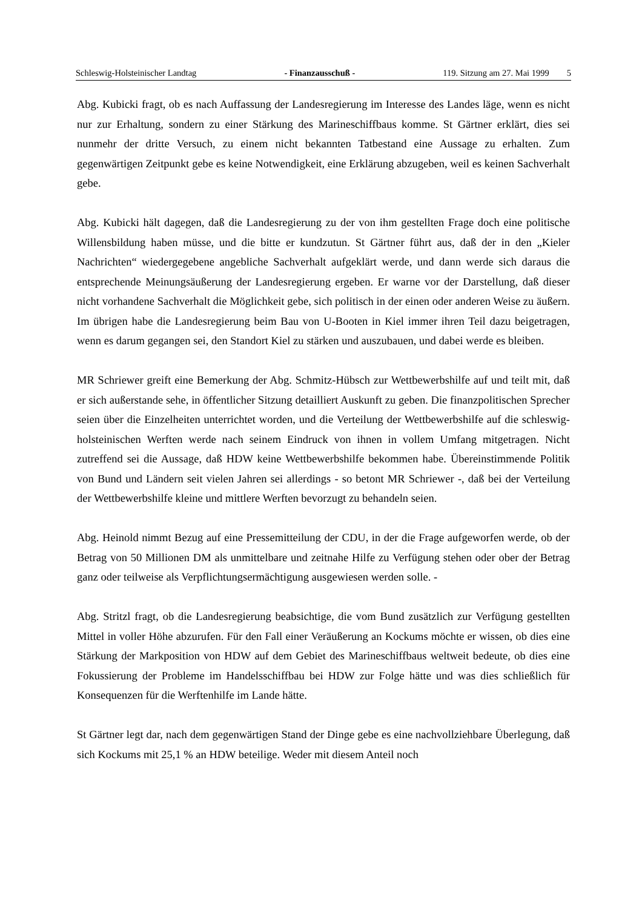Schleswig-Holsteinischer Landtag - Finanzausschuß - 119. Sitzung am 27. Mai 1999 5
Abg. Kubicki fragt, ob es nach Auffassung der Landesregierung im Interesse des Landes läge, wenn es nicht nur zur Erhaltung, sondern zu einer Stärkung des Marineschiffbaus komme. St Gärtner erklärt, dies sei nunmehr der dritte Versuch, zu einem nicht bekannten Tatbestand eine Aussage zu erhalten. Zum gegenwärtigen Zeitpunkt gebe es keine Notwendigkeit, eine Erklärung abzugeben, weil es keinen Sachverhalt gebe.
Abg. Kubicki hält dagegen, daß die Landesregierung zu der von ihm gestellten Frage doch eine politische Willensbildung haben müsse, und die bitte er kundzutun. St Gärtner führt aus, daß der in den „Kieler Nachrichten“ wiedergegebene angebliche Sachverhalt aufgeklärt werde, und dann werde sich daraus die entsprechende Meinungsäußerung der Landesregierung ergeben. Er warne vor der Darstellung, daß dieser nicht vorhandene Sachverhalt die Möglichkeit gebe, sich politisch in der einen oder anderen Weise zu äußern. Im übrigen habe die Landesregierung beim Bau von U-Booten in Kiel immer ihren Teil dazu beigetragen, wenn es darum gegangen sei, den Standort Kiel zu stärken und auszubauen, und dabei werde es bleiben.
MR Schriewer greift eine Bemerkung der Abg. Schmitz-Hübsch zur Wettbewerbshilfe auf und teilt mit, daß er sich außerstande sehe, in öffentlicher Sitzung detailliert Auskunft zu geben. Die finanzpolitischen Sprecher seien über die Einzelheiten unterrichtet worden, und die Verteilung der Wettbewerbshilfe auf die schleswig-holsteinischen Werften werde nach seinem Eindruck von ihnen in vollem Umfang mitgetragen. Nicht zutreffend sei die Aussage, daß HDW keine Wettbewerbshilfe bekommen habe. Übereinstimmende Politik von Bund und Ländern seit vielen Jahren sei allerdings - so betont MR Schriewer -, daß bei der Verteilung der Wettbewerbshilfe kleine und mittlere Werften bevorzugt zu behandeln seien.
Abg. Heinold nimmt Bezug auf eine Pressemitteilung der CDU, in der die Frage aufgeworfen werde, ob der Betrag von 50 Millionen DM als unmittelbare und zeitnahe Hilfe zu Verfügung stehen oder ober der Betrag ganz oder teilweise als Verpflichtungsermächtigung ausgewiesen werden solle. -
Abg. Stritzl fragt, ob die Landesregierung beabsichtige, die vom Bund zusätzlich zur Verfügung gestellten Mittel in voller Höhe abzurufen. Für den Fall einer Veräußerung an Kockums möchte er wissen, ob dies eine Stärkung der Markposition von HDW auf dem Gebiet des Marineschiffbaus weltweit bedeute, ob dies eine Fokussierung der Probleme im Handelsschiffbau bei HDW zur Folge hätte und was dies schließlich für Konsequenzen für die Werftenhilfe im Lande hätte.
St Gärtner legt dar, nach dem gegenwärtigen Stand der Dinge gebe es eine nachvollziehbare Überlegung, daß sich Kockums mit 25,1 % an HDW beteilige. Weder mit diesem Anteil noch